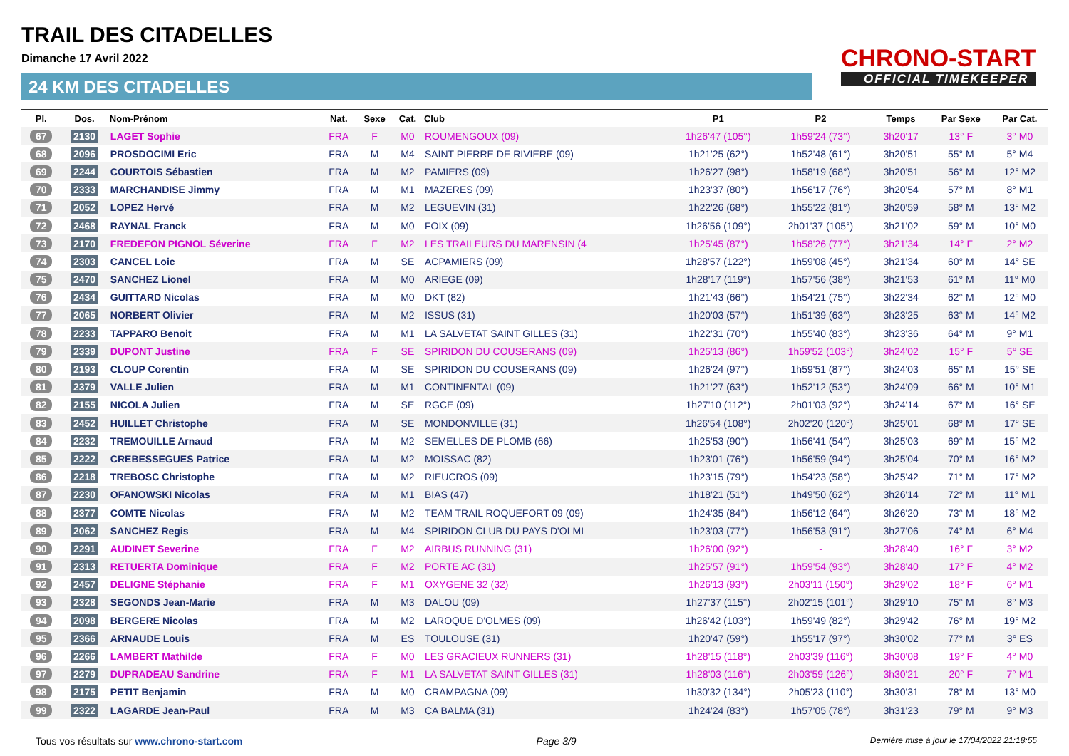TRAIL DES CITADELLES
Dimanche 17 Avril 2022
24 KM DES CITADELLES
CHRONO-START
OFFICIAL TIMEKEEPER
| Pl. | Dos. | Nom-Prénom | Nat. | Sexe | Cat. | Club | P1 | P2 | Temps | Par Sexe | Par Cat. |
| --- | --- | --- | --- | --- | --- | --- | --- | --- | --- | --- | --- |
| 67 | 2130 | LAGET Sophie | FRA | F | M0 | ROUMENGOUX (09) | 1h26'47 (105°) | 1h59'24 (73°) | 3h20'17 | 13° F | 3° M0 |
| 68 | 2096 | PROSDOCIMI Eric | FRA | M | M4 | SAINT PIERRE DE RIVIERE (09) | 1h21'25 (62°) | 1h52'48 (61°) | 3h20'51 | 55° M | 5° M4 |
| 69 | 2244 | COURTOIS Sébastien | FRA | M | M2 | PAMIERS (09) | 1h26'27 (98°) | 1h58'19 (68°) | 3h20'51 | 56° M | 12° M2 |
| 70 | 2333 | MARCHANDISE Jimmy | FRA | M | M1 | MAZERES (09) | 1h23'37 (80°) | 1h56'17 (76°) | 3h20'54 | 57° M | 8° M1 |
| 71 | 2052 | LOPEZ Hervé | FRA | M | M2 | LEGUEVIN (31) | 1h22'26 (68°) | 1h55'22 (81°) | 3h20'59 | 58° M | 13° M2 |
| 72 | 2468 | RAYNAL Franck | FRA | M | M0 | FOIX (09) | 1h26'56 (109°) | 2h01'37 (105°) | 3h21'02 | 59° M | 10° M0 |
| 73 | 2170 | FREDEFON PIGNOL Séverine | FRA | F | M2 | LES TRAILEURS DU MARENSIN (4 | 1h25'45 (87°) | 1h58'26 (77°) | 3h21'34 | 14° F | 2° M2 |
| 74 | 2303 | CANCEL Loic | FRA | M | SE | ACPAMIERS (09) | 1h28'57 (122°) | 1h59'08 (45°) | 3h21'34 | 60° M | 14° SE |
| 75 | 2470 | SANCHEZ Lionel | FRA | M | M0 | ARIEGE (09) | 1h28'17 (119°) | 1h57'56 (38°) | 3h21'53 | 61° M | 11° M0 |
| 76 | 2434 | GUITTARD Nicolas | FRA | M | M0 | DKT (82) | 1h21'43 (66°) | 1h54'21 (75°) | 3h22'34 | 62° M | 12° M0 |
| 77 | 2065 | NORBERT Olivier | FRA | M | M2 | ISSUS (31) | 1h20'03 (57°) | 1h51'39 (63°) | 3h23'25 | 63° M | 14° M2 |
| 78 | 2233 | TAPPARO Benoit | FRA | M | M1 | LA SALVETAT SAINT GILLES (31) | 1h22'31 (70°) | 1h55'40 (83°) | 3h23'36 | 64° M | 9° M1 |
| 79 | 2339 | DUPONT Justine | FRA | F | SE | SPIRIDON DU COUSERANS (09) | 1h25'13 (86°) | 1h59'52 (103°) | 3h24'02 | 15° F | 5° SE |
| 80 | 2193 | CLOUP Corentin | FRA | M | SE | SPIRIDON DU COUSERANS (09) | 1h26'24 (97°) | 1h59'51 (87°) | 3h24'03 | 65° M | 15° SE |
| 81 | 2379 | VALLE Julien | FRA | M | M1 | CONTINENTAL (09) | 1h21'27 (63°) | 1h52'12 (53°) | 3h24'09 | 66° M | 10° M1 |
| 82 | 2155 | NICOLA Julien | FRA | M | SE | RGCE (09) | 1h27'10 (112°) | 2h01'03 (92°) | 3h24'14 | 67° M | 16° SE |
| 83 | 2452 | HUILLET Christophe | FRA | M | SE | MONDONVILLE (31) | 1h26'54 (108°) | 2h02'20 (120°) | 3h25'01 | 68° M | 17° SE |
| 84 | 2232 | TREMOUILLE Arnaud | FRA | M | M2 | SEMELLES DE PLOMB (66) | 1h25'53 (90°) | 1h56'41 (54°) | 3h25'03 | 69° M | 15° M2 |
| 85 | 2222 | CREBESSEGUES Patrice | FRA | M | M2 | MOISSAC (82) | 1h23'01 (76°) | 1h56'59 (94°) | 3h25'04 | 70° M | 16° M2 |
| 86 | 2218 | TREBOSC Christophe | FRA | M | M2 | RIEUCROS (09) | 1h23'15 (79°) | 1h54'23 (58°) | 3h25'42 | 71° M | 17° M2 |
| 87 | 2230 | OFANOWSKI Nicolas | FRA | M | M1 | BIAS (47) | 1h18'21 (51°) | 1h49'50 (62°) | 3h26'14 | 72° M | 11° M1 |
| 88 | 2377 | COMTE Nicolas | FRA | M | M2 | TEAM TRAIL ROQUEFORT 09 (09) | 1h24'35 (84°) | 1h56'12 (64°) | 3h26'20 | 73° M | 18° M2 |
| 89 | 2062 | SANCHEZ Regis | FRA | M | M4 | SPIRIDON CLUB DU PAYS D'OLMI | 1h23'03 (77°) | 1h56'53 (91°) | 3h27'06 | 74° M | 6° M4 |
| 90 | 2291 | AUDINET Severine | FRA | F | M2 | AIRBUS RUNNING (31) | 1h26'00 (92°) | - | 3h28'40 | 16° F | 3° M2 |
| 91 | 2313 | RETUERTA Dominique | FRA | F | M2 | PORTE AC (31) | 1h25'57 (91°) | 1h59'54 (93°) | 3h28'40 | 17° F | 4° M2 |
| 92 | 2457 | DELIGNE Stéphanie | FRA | F | M1 | OXYGENE 32 (32) | 1h26'13 (93°) | 2h03'11 (150°) | 3h29'02 | 18° F | 6° M1 |
| 93 | 2328 | SEGONDS Jean-Marie | FRA | M | M3 | DALOU (09) | 1h27'37 (115°) | 2h02'15 (101°) | 3h29'10 | 75° M | 8° M3 |
| 94 | 2098 | BERGERE Nicolas | FRA | M | M2 | LAROQUE D'OLMES (09) | 1h26'42 (103°) | 1h59'49 (82°) | 3h29'42 | 76° M | 19° M2 |
| 95 | 2366 | ARNAUDE Louis | FRA | M | ES | TOULOUSE (31) | 1h20'47 (59°) | 1h55'17 (97°) | 3h30'02 | 77° M | 3° ES |
| 96 | 2266 | LAMBERT Mathilde | FRA | F | M0 | LES GRACIEUX RUNNERS (31) | 1h28'15 (118°) | 2h03'39 (116°) | 3h30'08 | 19° F | 4° M0 |
| 97 | 2279 | DUPRADEAU Sandrine | FRA | F | M1 | LA SALVETAT SAINT GILLES (31) | 1h28'03 (116°) | 2h03'59 (126°) | 3h30'21 | 20° F | 7° M1 |
| 98 | 2175 | PETIT Benjamin | FRA | M | M0 | CRAMPAGNA (09) | 1h30'32 (134°) | 2h05'23 (110°) | 3h30'31 | 78° M | 13° M0 |
| 99 | 2322 | LAGARDE Jean-Paul | FRA | M | M3 | CA BALMA (31) | 1h24'24 (83°) | 1h57'05 (78°) | 3h31'23 | 79° M | 9° M3 |
Tous vos résultats sur www.chrono-start.com Page 3/9 Dernière mise à jour le 17/04/2022 21:18:55